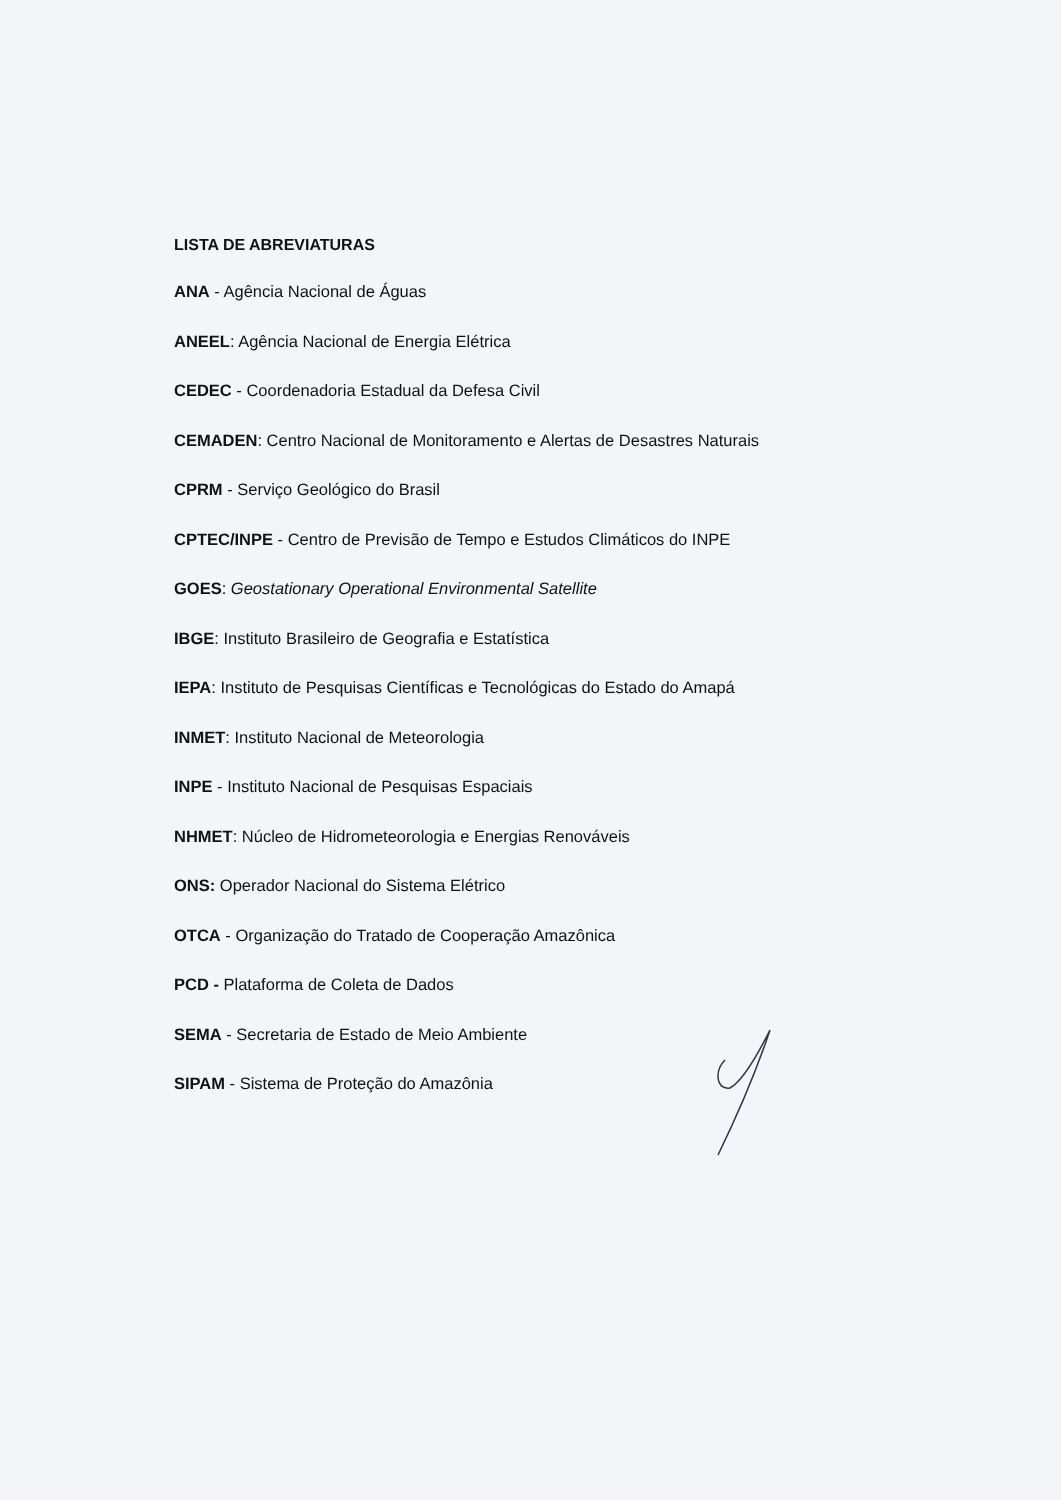LISTA DE ABREVIATURAS
ANA - Agência Nacional de Águas
ANEEL: Agência Nacional de Energia Elétrica
CEDEC - Coordenadoria Estadual da Defesa Civil
CEMADEN: Centro Nacional de Monitoramento e Alertas de Desastres Naturais
CPRM - Serviço Geológico do Brasil
CPTEC/INPE - Centro de Previsão de Tempo e Estudos Climáticos do INPE
GOES: Geostationary Operational Environmental Satellite
IBGE: Instituto Brasileiro de Geografia e Estatística
IEPA: Instituto de Pesquisas Científicas e Tecnológicas do Estado do Amapá
INMET: Instituto Nacional de Meteorologia
INPE - Instituto Nacional de Pesquisas Espaciais
NHMET: Núcleo de Hidrometeorologia e Energias Renováveis
ONS: Operador Nacional do Sistema Elétrico
OTCA - Organização do Tratado de Cooperação Amazônica
PCD - Plataforma de Coleta de Dados
SEMA - Secretaria de Estado de Meio Ambiente
SIPAM - Sistema de Proteção do Amazônia